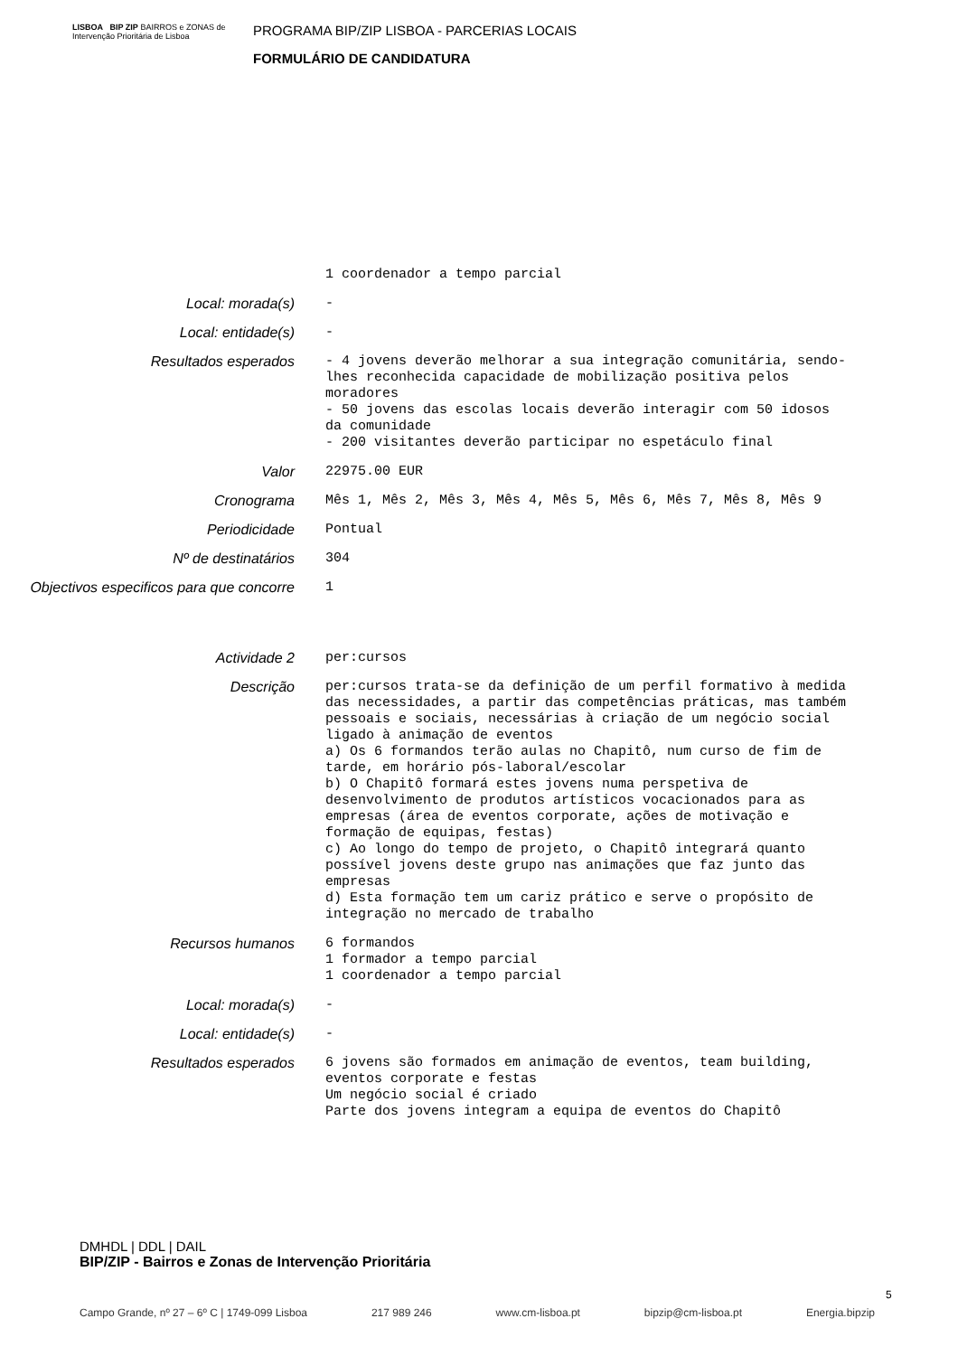LISBOA BIP ZIP BAIRROS e ZONAS de Intervenção Prioritária de Lisboa
PROGRAMA BIP/ZIP LISBOA - PARCERIAS LOCAIS
FORMULÁRIO DE CANDIDATURA
1 coordenador a tempo parcial
Local: morada(s)
-
Local: entidade(s)
-
Resultados esperados
- 4 jovens deverão melhorar a sua integração comunitária, sendo-lhes reconhecida capacidade de mobilização positiva pelos moradores - 50 jovens das escolas locais deverão interagir com 50 idosos da comunidade - 200 visitantes deverão participar no espetáculo final
Valor
22975.00 EUR
Cronograma
Mês 1, Mês 2, Mês 3, Mês 4, Mês 5, Mês 6, Mês 7, Mês 8, Mês 9
Periodicidade
Pontual
Nº de destinatários
304
Objectivos especificos para que concorre
1
Actividade 2
per:cursos
Descrição
per:cursos trata-se da definição de um perfil formativo à medida das necessidades, a partir das competências práticas, mas também pessoais e sociais, necessárias à criação de um negócio social ligado à animação de eventos a) Os 6 formandos terão aulas no Chapitô, num curso de fim de tarde, em horário pós-laboral/escolar b) O Chapitô formará estes jovens numa perspetiva de desenvolvimento de produtos artísticos vocacionados para as empresas (área de eventos corporate, ações de motivação e formação de equipas, festas) c) Ao longo do tempo de projeto, o Chapitô integrará quanto possível jovens deste grupo nas animações que faz junto das empresas d) Esta formação tem um cariz prático e serve o propósito de integração no mercado de trabalho
Recursos humanos
6 formandos 1 formador a tempo parcial 1 coordenador a tempo parcial
Local: morada(s)
-
Local: entidade(s)
-
Resultados esperados
6 jovens são formados em animação de eventos, team building, eventos corporate e festas Um negócio social é criado Parte dos jovens integram a equipa de eventos do Chapitô
DMHDL | DDL | DAIL
BIP/ZIP - Bairros e Zonas de Intervenção Prioritária
5
Campo Grande, nº 27 – 6º C | 1749-099 Lisboa 217 989 246 www.cm-lisboa.pt bipzip@cm-lisboa.pt Energia.bipzip